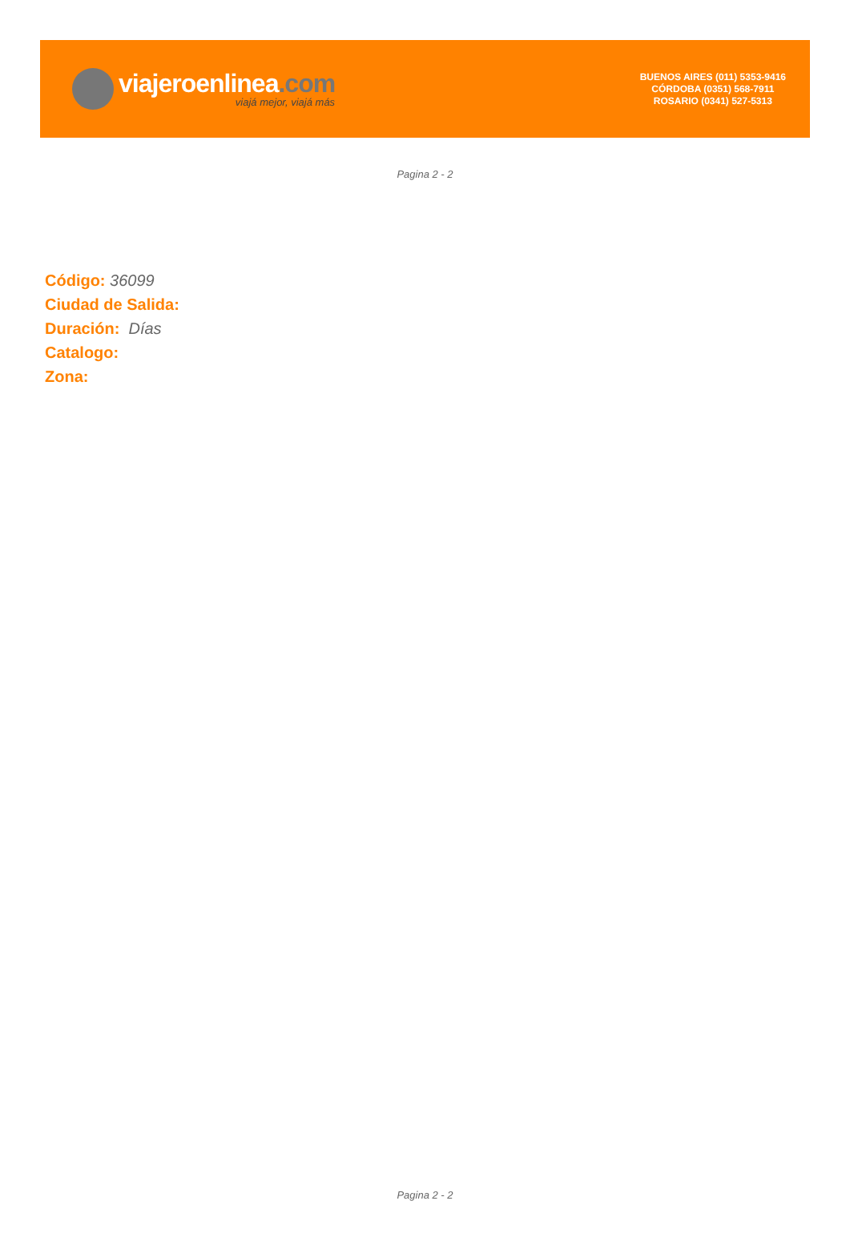viajeroenlinea.com
viajá mejor, viajá más
BUENOS AIRES (011) 5353-9416
CÓRDOBA (0351) 568-7911
ROSARIO (0341) 527-5313
Pagina 2 - 2
Código: 36099
Ciudad de Salida:
Duración: Días
Catalogo:
Zona:
Pagina 2 - 2